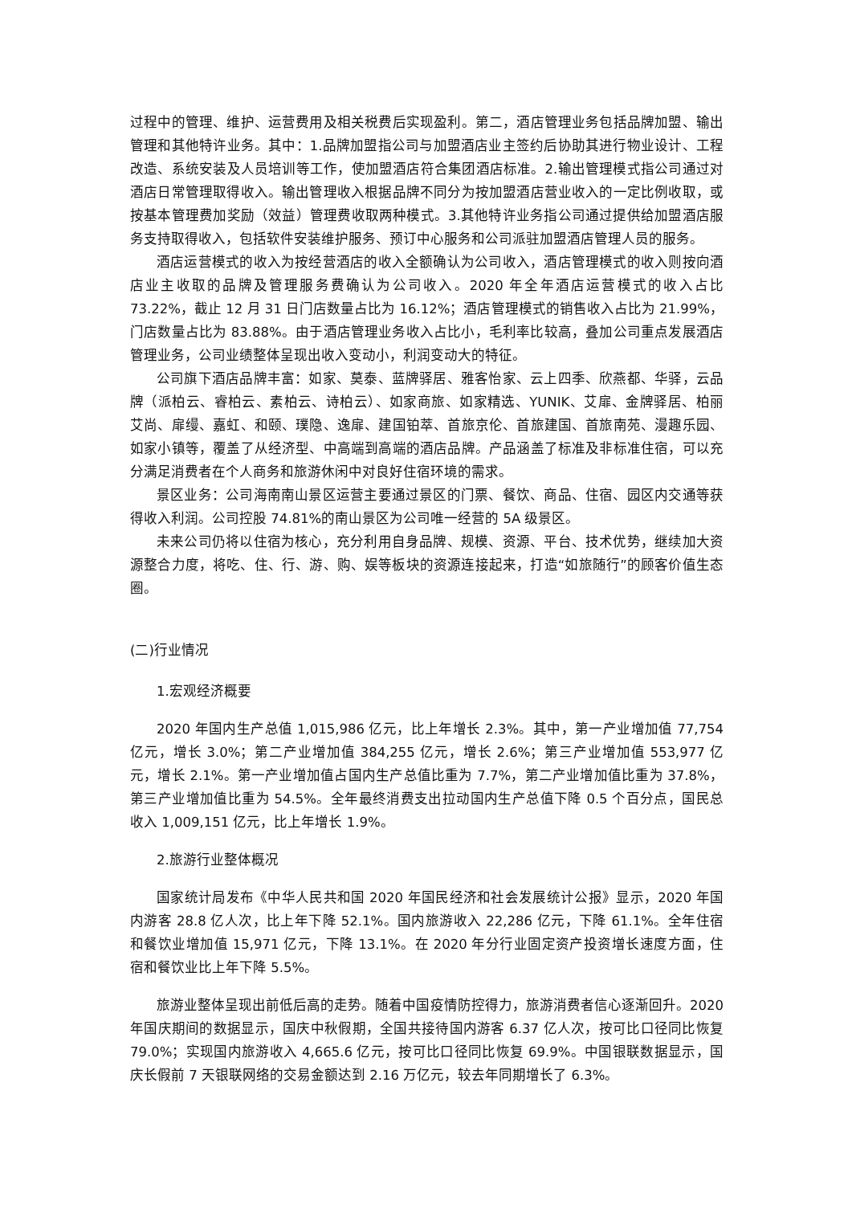过程中的管理、维护、运营费用及相关税费后实现盈利。第二，酒店管理业务包括品牌加盟、输出管理和其他特许业务。其中：1.品牌加盟指公司与加盟酒店业主签约后协助其进行物业设计、工程改造、系统安装及人员培训等工作，使加盟酒店符合集团酒店标准。2.输出管理模式指公司通过对酒店日常管理取得收入。输出管理收入根据品牌不同分为按加盟酒店营业收入的一定比例收取，或按基本管理费加奖励（效益）管理费收取两种模式。3.其他特许业务指公司通过提供给加盟酒店服务支持取得收入，包括软件安装维护服务、预订中心服务和公司派驻加盟酒店管理人员的服务。
酒店运营模式的收入为按经营酒店的收入全额确认为公司收入，酒店管理模式的收入则按向酒店业主收取的品牌及管理服务费确认为公司收入。2020 年全年酒店运营模式的收入占比73.22%，截止 12 月 31 日门店数量占比为 16.12%；酒店管理模式的销售收入占比为 21.99%，门店数量占比为 83.88%。由于酒店管理业务收入占比小，毛利率比较高，叠加公司重点发展酒店管理业务，公司业绩整体呈现出收入变动小，利润变动大的特征。
公司旗下酒店品牌丰富：如家、莫泰、蓝牌驿居、雅客怡家、云上四季、欣燕都、华驿，云品牌（派柏云、睿柏云、素柏云、诗柏云）、如家商旅、如家精选、YUNIK、艾扉、金牌驿居、柏丽艾尚、扉缦、嘉虹、和颐、璞隐、逸扉、建国铂萃、首旅京伦、首旅建国、首旅南苑、漫趣乐园、如家小镇等，覆盖了从经济型、中高端到高端的酒店品牌。产品涵盖了标准及非标准住宿，可以充分满足消费者在个人商务和旅游休闲中对良好住宿环境的需求。
景区业务：公司海南南山景区运营主要通过景区的门票、餐饮、商品、住宿、园区内交通等获得收入利润。公司控股 74.81%的南山景区为公司唯一经营的 5A 级景区。
未来公司仍将以住宿为核心，充分利用自身品牌、规模、资源、平台、技术优势，继续加大资源整合力度，将吃、住、行、游、购、娱等板块的资源连接起来，打造“如旅随行”的顾客价值生态圈。
(二)行业情况
1.宏观经济概要
2020 年国内生产总值 1,015,986 亿元，比上年增长 2.3%。其中，第一产业增加值 77,754 亿元，增长 3.0%；第二产业增加值 384,255 亿元，增长 2.6%；第三产业增加值 553,977 亿元，增长 2.1%。第一产业增加值占国内生产总值比重为 7.7%，第二产业增加值比重为 37.8%，第三产业增加值比重为 54.5%。全年最终消费支出拉动国内生产总值下降 0.5 个百分点，国民总收入 1,009,151 亿元，比上年增长 1.9%。
2.旅游行业整体概况
国家统计局发布《中华人民共和国 2020 年国民经济和社会发展统计公报》显示，2020 年国内游客 28.8 亿人次，比上年下降 52.1%。国内旅游收入 22,286 亿元，下降 61.1%。全年住宿和餐饮业增加值 15,971 亿元，下降 13.1%。在 2020 年分行业固定资产投资增长速度方面，住宿和餐饮业比上年下降 5.5%。
旅游业整体呈现出前低后高的走势。随着中国疫情防控得力，旅游消费者信心逐渐回升。2020 年国庆期间的数据显示，国庆中秋假期，全国共接待国内游客 6.37 亿人次，按可比口径同比恢复 79.0%；实现国内旅游收入 4,665.6 亿元，按可比口径同比恢复 69.9%。中国银联数据显示，国庆长假前 7 天银联网络的交易金额达到 2.16 万亿元，较去年同期增长了 6.3%。